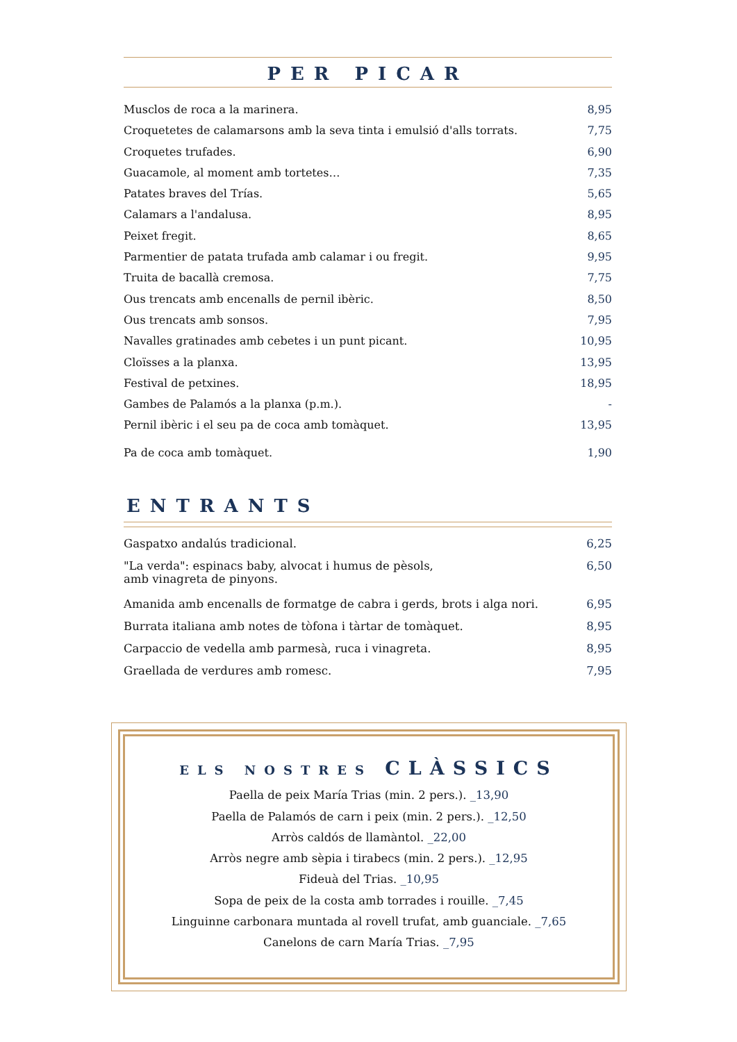PER PICAR
| Musclos de roca a la marinera. | 8,95 |
| Croquetetes de calamarsons amb la seva tinta i emulsió d'alls torrats. | 7,75 |
| Croquetes trufades. | 6,90 |
| Guacamole, al moment amb tortetes… | 7,35 |
| Patates braves del Trías. | 5,65 |
| Calamars a l'andalusa. | 8,95 |
| Peixet fregit. | 8,65 |
| Parmentier de patata trufada amb calamar i ou fregit. | 9,95 |
| Truita de bacallà cremosa. | 7,75 |
| Ous trencats amb encenalls de pernil ibèric. | 8,50 |
| Ous trencats amb sonsos. | 7,95 |
| Navalles gratinades amb cebetes i un punt picant. | 10,95 |
| Cloïsses a la planxa. | 13,95 |
| Festival de petxines. | 18,95 |
| Gambes de Palamós a la planxa (p.m.). | - |
| Pernil ibèric i el seu pa de coca amb tomàquet. | 13,95 |
| Pa de coca amb tomàquet. | 1,90 |
ENTRANTS
| Gaspatxo andalús tradicional. | 6,25 |
| "La verda": espinacs baby, alvocat i humus de pèsols, amb vinagreta de pinyons. | 6,50 |
| Amanida amb encenalls de formatge de cabra i gerds, brots i alga nori. | 6,95 |
| Burrata italiana amb notes de tòfona i tàrtar de tomàquet. | 8,95 |
| Carpaccio de vedella amb parmesà, ruca i vinagreta. | 8,95 |
| Graellada de verdures amb romesc. | 7,95 |
ELS NOSTRES CLÀSSICS
Paella de peix María Trias (min. 2 pers.). _13,90
Paella de Palamós de carn i peix (min. 2 pers.). _12,50
Arròs caldós de llamàntol. _22,00
Arròs negre amb sèpia i tirabecs (min. 2 pers.). _12,95
Fideuà del Trias. _10,95
Sopa de peix de la costa amb torrades i rouille. _7,45
Linguinne carbonara muntada al rovell trufat, amb guanciale. _7,65
Canelons de carn María Trias. _7,95